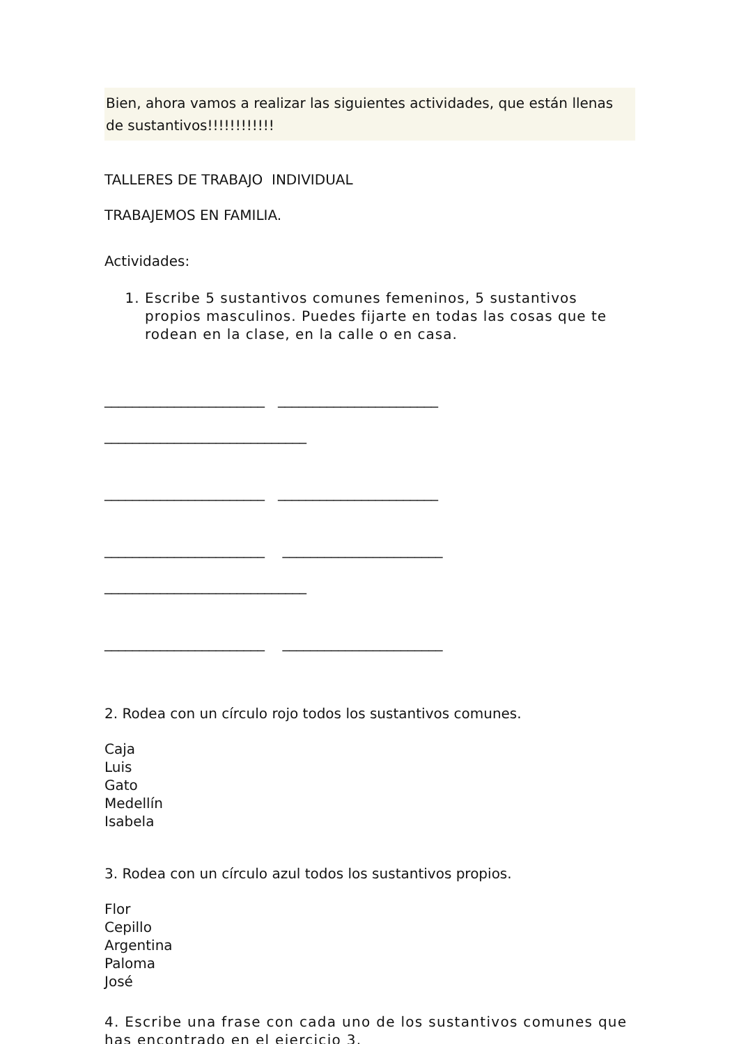Bien, ahora vamos a realizar las siguientes actividades, que están llenas de sustantivos!!!!!!!!!!!!
TALLERES DE TRABAJO INDIVIDUAL
TRABAJEMOS EN FAMILIA.
Actividades:
1. Escribe 5 sustantivos comunes femeninos, 5 sustantivos propios masculinos. Puedes fijarte en todas las cosas que te rodean en la clase, en la calle o en casa.
_______________________ _______________________
_____________________________
_______________________ _______________________
_______________________ _______________________
_____________________________
_______________________ _______________________
2. Rodea con un círculo rojo todos los sustantivos comunes.
Caja
Luis
Gato
Medellín
Isabela
3. Rodea con un círculo azul todos los sustantivos propios.
Flor
Cepillo
Argentina
Paloma
José
4. Escribe una frase con cada uno de los sustantivos comunes que has encontrado en el ejercicio 3.